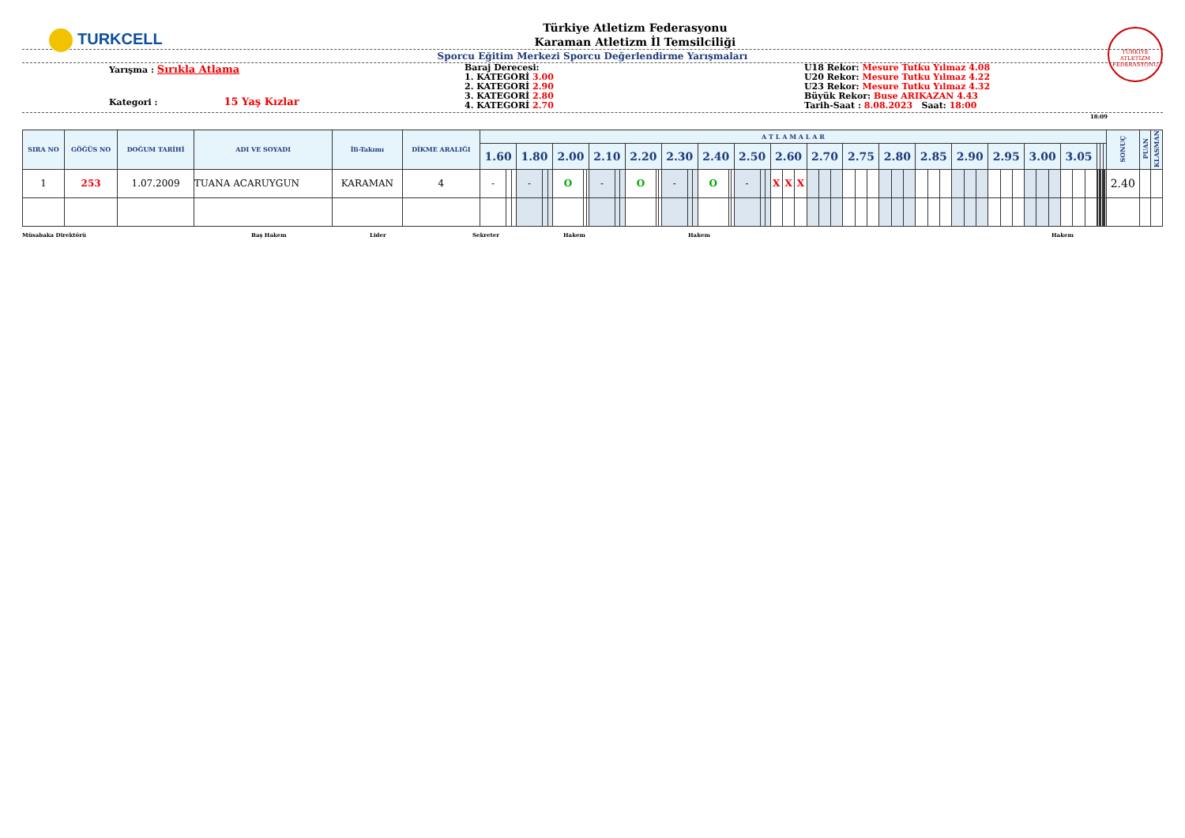TURKCELL
Türkiye Atletizm Federasyonu
Karaman Atletizm İl Temsilciliği
TÜRKİYE ATLETİZM FEDERASYONU
Sporcu Eğitim Merkezi Sporcu Değerlendirme Yarışmaları
Yarışma : Sırıkla Atlama
Kategori : 15 Yaş Kızlar
Baraj Derecesi:
1. KATEGORİ 3.00
2. KATEGORİ 2.90
3. KATEGORİ 2.80
4. KATEGORİ 2.70
U18 Rekor: Mesure Tutku Yılmaz 4.08
U20 Rekor: Mesure Tutku Yılmaz 4.22
U23 Rekor: Mesure Tutku Yılmaz 4.32
Büyük Rekor: Buse ARIKAZAN 4.43
Tarih-Saat : 8.08.2023 Saat: 18:00
18:09
| SIRA NO | GÖĞÜS NO | DOĞUM TARİHİ | ADI VE SOYADI | İli-Takımı | DİKME ARALIĞI | A T L A M A L A R | | | | | | | | | | | | | | | | | | | | | | | | | | | | | | | | | | | | | | | | | | | | | | | | | | | | | | | | | | | | SONUÇ | PUAN | KLASMAN |
| --- | --- | --- | --- | --- | --- | --- | --- | --- | --- | --- | --- | --- | --- | --- | --- | --- | --- | --- | --- | --- | --- | --- | --- | --- | --- | --- | --- | --- | --- | --- | --- | --- | --- | --- | --- | --- | --- | --- | --- | --- | --- | --- | --- | --- | --- | --- | --- | --- | --- | --- | --- | --- | --- | --- | --- | --- | --- | --- | --- | --- | --- | --- | --- | --- | --- | --- | --- | --- |
| | | | | | | 1.60 | | | 1.80 | | | 2.00 | | | 2.10 | | | 2.20 | | | 2.30 | | | 2.40 | | | 2.50 | | | 2.60 | | | 2.70 | | | 2.75 | | | 2.80 | | | 2.85 | | | 2.90 | | | 2.95 | | | 3.00 | | | 3.05 | | | | | | | | | | | | | | |
| 1 | 253 | 1.07.2009 | TUANA ACARUYGUN | KARAMAN | 4 | - | | | - | | | O | | | - | | | O | | | - | | | O | | | - | | | X | X | X | | | | | | | | | | | | | | | | | | | | | | | | | | | | | | | | | | 2.40 | | |
Müsabaka Direktörü Baş Hakem Lider Sekreter Hakem Hakem Hakem